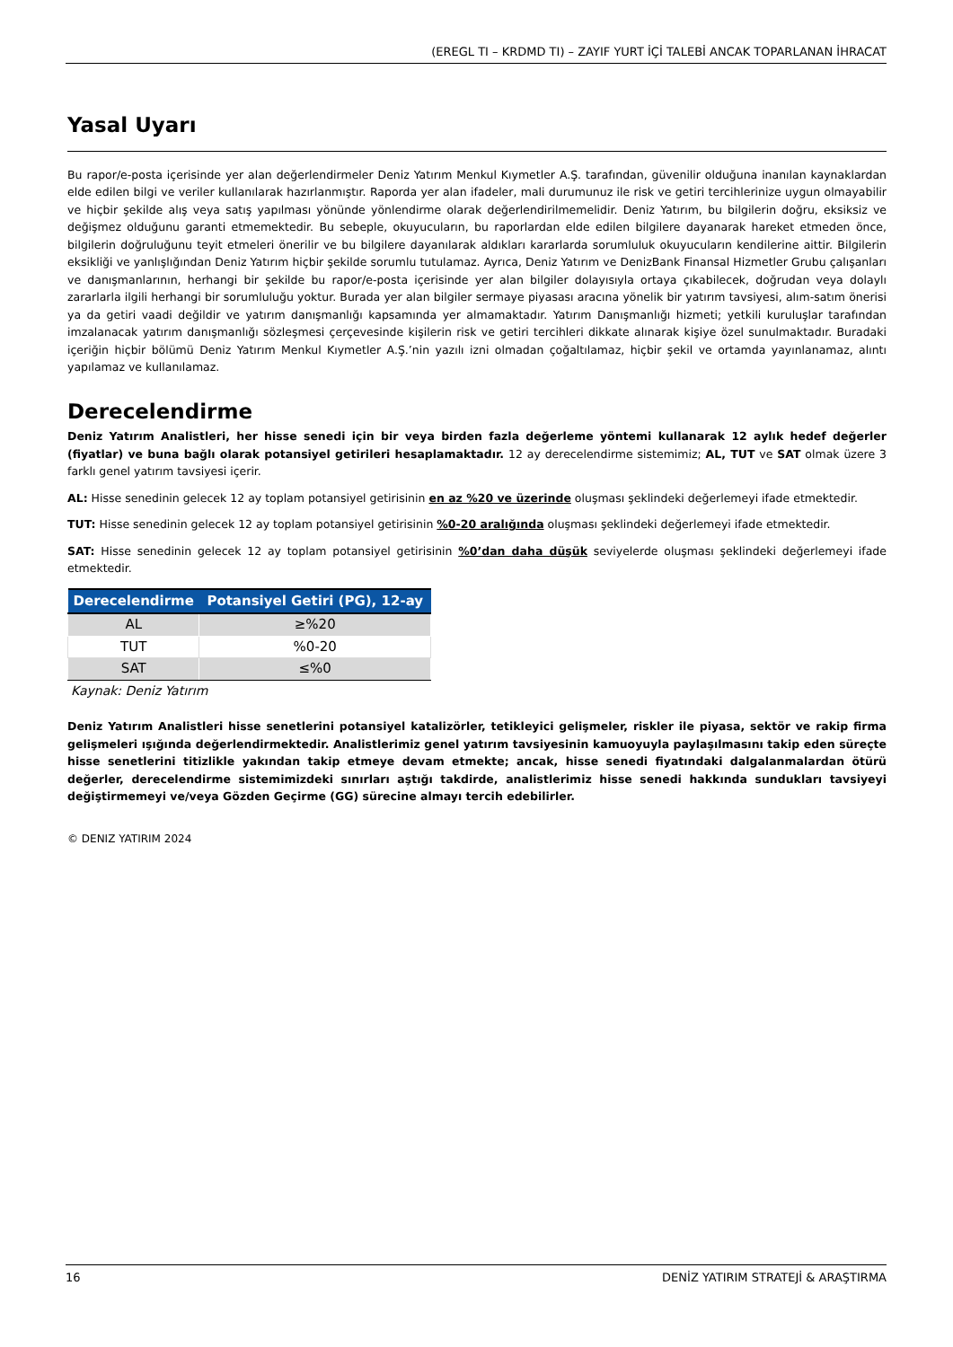(EREGL TI – KRDMD TI) – ZAYIF YURT İÇİ TALEBİ ANCAK TOPARLANAN İHRACAT
Yasal Uyarı
Bu rapor/e-posta içerisinde yer alan değerlendirmeler Deniz Yatırım Menkul Kıymetler A.Ş. tarafından, güvenilir olduğuna inanılan kaynaklardan elde edilen bilgi ve veriler kullanılarak hazırlanmıştır. Raporda yer alan ifadeler, mali durumunuz ile risk ve getiri tercihlerinize uygun olmayabilir ve hiçbir şekilde alış veya satış yapılması yönünde yönlendirme olarak değerlendirilmemelidir. Deniz Yatırım, bu bilgilerin doğru, eksiksiz ve değişmez olduğunu garanti etmemektedir. Bu sebeple, okuyucuların, bu raporlardan elde edilen bilgilere dayanarak hareket etmeden önce, bilgilerin doğruluğunu teyit etmeleri önerilir ve bu bilgilere dayanılarak aldıkları kararlarda sorumluluk okuyucuların kendilerine aittir. Bilgilerin eksikliği ve yanlışlığından Deniz Yatırım hiçbir şekilde sorumlu tutulamaz. Ayrıca, Deniz Yatırım ve DenizBank Finansal Hizmetler Grubu çalışanları ve danışmanlarının, herhangi bir şekilde bu rapor/e-posta içerisinde yer alan bilgiler dolayısıyla ortaya çıkabilecek, doğrudan veya dolaylı zararlarla ilgili herhangi bir sorumluluğu yoktur. Burada yer alan bilgiler sermaye piyasası aracına yönelik bir yatırım tavsiyesi, alım-satım önerisi ya da getiri vaadi değildir ve yatırım danışmanlığı kapsamında yer almamaktadır. Yatırım Danışmanlığı hizmeti; yetkili kuruluşlar tarafından imzalanacak yatırım danışmanlığı sözleşmesi çerçevesinde kişilerin risk ve getiri tercihleri dikkate alınarak kişiye özel sunulmaktadır. Buradaki içeriğin hiçbir bölümü Deniz Yatırım Menkul Kıymetler A.Ş.’nin yazılı izni olmadan çoğaltılamaz, hiçbir şekil ve ortamda yayınlanamaz, alıntı yapılamaz ve kullanılamaz.
Derecelendirme
Deniz Yatırım Analistleri, her hisse senedi için bir veya birden fazla değerleme yöntemi kullanarak 12 aylık hedef değerler (fiyatlar) ve buna bağlı olarak potansiyel getirileri hesaplamaktadır. 12 ay derecelendirme sistemimiz; AL, TUT ve SAT olmak üzere 3 farklı genel yatırım tavsiyesi içerir.
AL: Hisse senedinin gelecek 12 ay toplam potansiyel getirisinin en az %20 ve üzerinde oluşması şeklindeki değerlemeyi ifade etmektedir.
TUT: Hisse senedinin gelecek 12 ay toplam potansiyel getirisinin %0-20 aralığında oluşması şeklindeki değerlemeyi ifade etmektedir.
SAT: Hisse senedinin gelecek 12 ay toplam potansiyel getirisinin %0’dan daha düşük seviyelerde oluşması şeklindeki değerlemeyi ifade etmektedir.
| Derecelendirme | Potansiyel Getiri (PG), 12-ay |
| --- | --- |
| AL | ≥%20 |
| TUT | %0-20 |
| SAT | ≤%0 |
Kaynak: Deniz Yatırım
Deniz Yatırım Analistleri hisse senetlerini potansiyel katalizörler, tetikleyici gelişmeler, riskler ile piyasa, sektör ve rakip firma gelişmeleri ışığında değerlendirmektedir. Analistlerimiz genel yatırım tavsiyesinin kamuoyuyla paylaşılmasını takip eden süreçte hisse senetlerini titizlikle yakından takip etmeye devam etmekte; ancak, hisse senedi fiyatındaki dalgalanmalardan ötürü değerler, derecelendirme sistemimizdeki sınırları aştığı takdirde, analistlerimiz hisse senedi hakkında sundukları tavsiyeyi değiştirmemeyi ve/veya Gözden Geçirme (GG) sürecine almayı tercih edebilirler.
© DENIZ YATIRIM 2024
16 DENİZ YATIRIM STRATEJİ & ARAŞTIRMA